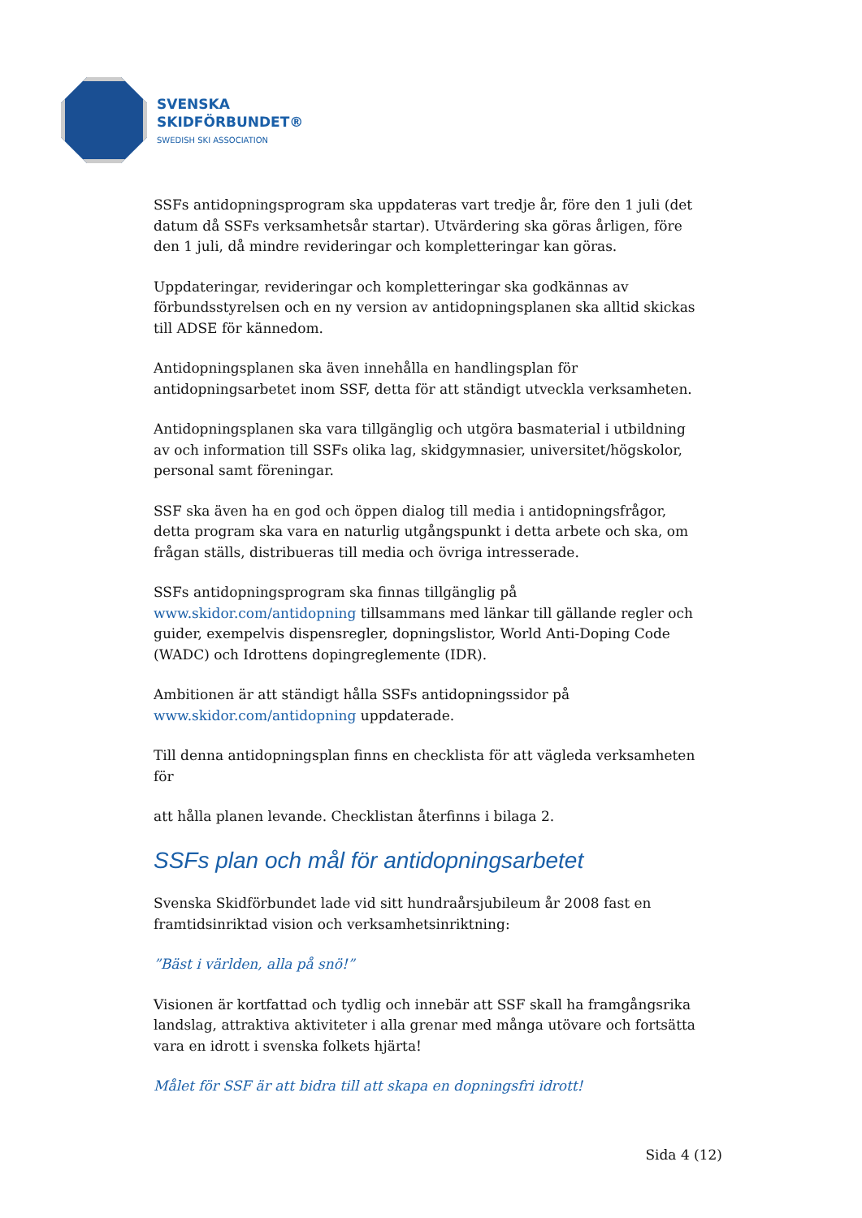SVENSKA
SKIDFÖRBUNDET®
SWEDISH SKI ASSOCIATION
SSFs antidopningsprogram ska uppdateras vart tredje år, före den 1 juli (det datum då SSFs verksamhetsår startar). Utvärdering ska göras årligen, före den 1 juli, då mindre revideringar och kompletteringar kan göras.
Uppdateringar, revideringar och kompletteringar ska godkännas av förbundsstyrelsen och en ny version av antidopningsplanen ska alltid skickas till ADSE för kännedom.
Antidopningsplanen ska även innehålla en handlingsplan för antidopningsarbetet inom SSF, detta för att ständigt utveckla verksamheten.
Antidopningsplanen ska vara tillgänglig och utgöra basmaterial i utbildning av och information till SSFs olika lag, skidgymnasier, universitet/högskolor, personal samt föreningar.
SSF ska även ha en god och öppen dialog till media i antidopningsfrågor, detta program ska vara en naturlig utgångspunkt i detta arbete och ska, om frågan ställs, distribueras till media och övriga intresserade.
SSFs antidopningsprogram ska finnas tillgänglig på www.skidor.com/antidopning tillsammans med länkar till gällande regler och guider, exempelvis dispensregler, dopningslistor, World Anti-Doping Code (WADC) och Idrottens dopingreglemente (IDR).
Ambitionen är att ständigt hålla SSFs antidopningssidor på www.skidor.com/antidopning uppdaterade.
Till denna antidopningsplan finns en checklista för att vägleda verksamheten för
att hålla planen levande. Checklistan återfinns i bilaga 2.
SSFs plan och mål för antidopningsarbetet
Svenska Skidförbundet lade vid sitt hundraårsjubileum år 2008 fast en framtidsinriktad vision och verksamhetsinriktning:
”Bäst i världen, alla på snö!”
Visionen är kortfattad och tydlig och innebär att SSF skall ha framgångsrika landslag, attraktiva aktiviteter i alla grenar med många utövare och fortsätta vara en idrott i svenska folkets hjärta!
Målet för SSF är att bidra till att skapa en dopningsfri idrott!
Sida 4 (12)